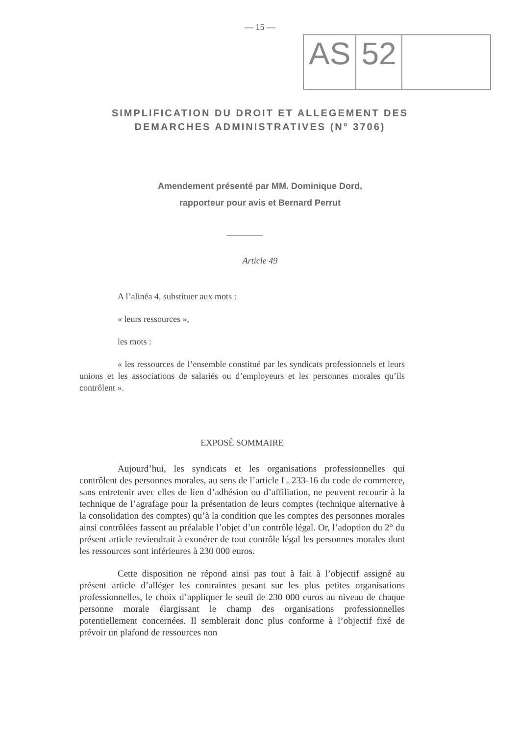— 15 —
AS 52
SIMPLIFICATION DU DROIT ET ALLEGEMENT DES
DEMARCHES ADMINISTRATIVES (N° 3706)
Amendement présenté par MM. Dominique Dord,
rapporteur pour avis et Bernard Perrut
Article 49
A l’alinéa 4, substituer aux mots :
« leurs ressources »,
les mots :
« les ressources de l’ensemble constitué par les syndicats professionnels et leurs unions et les associations de salariés ou d’employeurs et les personnes morales qu’ils contrôlent ».
EXPOSÉ SOMMAIRE
Aujourd’hui, les syndicats et les organisations professionnelles qui contrôlent des personnes morales, au sens de l’article L. 233-16 du code de commerce, sans entretenir avec elles de lien d’adhésion ou d’affiliation, ne peuvent recourir à la technique de l’agrafage pour la présentation de leurs comptes (technique alternative à la consolidation des comptes) qu’à la condition que les comptes des personnes morales ainsi contrôlées fassent au préalable l’objet d’un contrôle légal. Or, l’adoption du 2° du présent article reviendrait à exonérer de tout contrôle légal les personnes morales dont les ressources sont inférieures à 230 000 euros.
Cette disposition ne répond ainsi pas tout à fait à l’objectif assigné au présent article d’alléger les contraintes pesant sur les plus petites organisations professionnelles, le choix d’appliquer le seuil de 230 000 euros au niveau de chaque personne morale élargissant le champ des organisations professionnelles potentiellement concernées. Il semblerait donc plus conforme à l’objectif fixé de prévoir un plafond de ressources non